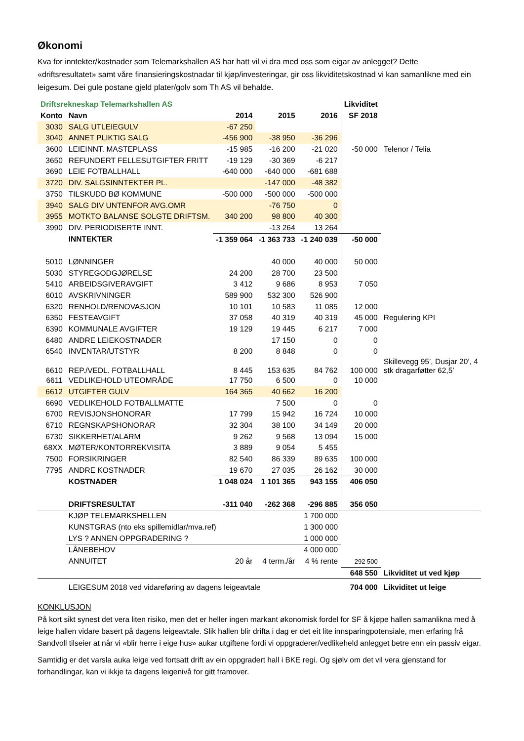Økonomi
Kva for inntekter/kostnader som Telemarkshallen AS har hatt vil vi dra med oss som eigar av anlegget? Dette «driftsresultatet» samt våre finansieringskostnadar til kjøp/investeringar, gir oss likviditetskostnad vi kan samanlikne med ein leigesum. Dei gule postane gjeld plater/golv som Th AS vil behalde.
| Driftsrekneskap Telemarkshallen AS | | | | | Likviditet | |
| Konto | Navn | 2014 | 2015 | 2016 | SF 2018 | |
| 3030 | SALG UTLEIEGULV | -67 250 | | | | |
| 3040 | ANNET PLIKTIG SALG | -456 900 | -38 950 | -36 296 | | |
| 3600 | LEIEINNT. MASTEPLASS | -15 985 | -16 200 | -21 020 | -50 000 | Telenor / Telia |
| 3650 | REFUNDERT FELLESUTGIFTER FRITT | -19 129 | -30 369 | -6 217 | | |
| 3690 | LEIE FOTBALLHALL | -640 000 | -640 000 | -681 688 | | |
| 3720 | DIV. SALGSINNTEKTER PL. | | -147 000 | -48 382 | | |
| 3750 | TILSKUDD BØ KOMMUNE | -500 000 | -500 000 | -500 000 | | |
| 3940 | SALG DIV UNTENFOR AVG.OMR | | -76 750 | 0 | | |
| 3955 | MOTKTO BALANSE SOLGTE DRIFTSM. | 340 200 | 98 800 | 40 300 | | |
| 3990 | DIV. PERIODISERTE INNT. | | -13 264 | 13 264 | | |
| | INNTEKTER | -1 359 064 | -1 363 733 | -1 240 039 | -50 000 | |
| 5010 | LØNNINGER | | 40 000 | 40 000 | 50 000 | |
| 5030 | STYREGODGJØRELSE | 24 200 | 28 700 | 23 500 | | |
| 5410 | ARBEIDSGIVERAVGIFT | 3 412 | 9 686 | 8 953 | 7 050 | |
| 6010 | AVSKRIVNINGER | 589 900 | 532 300 | 526 900 | | |
| 6320 | RENHOLD/RENOVASJON | 10 101 | 10 583 | 11 085 | 12 000 | |
| 6350 | FESTEAVGIFT | 37 058 | 40 319 | 40 319 | 45 000 | Regulering KPI |
| 6390 | KOMMUNALE AVGIFTER | 19 129 | 19 445 | 6 217 | 7 000 | |
| 6480 | ANDRE LEIEKOSTNADER | | 17 150 | 0 | 0 | |
| 6540 | INVENTAR/UTSTYR | 8 200 | 8 848 | 0 | 0 | |
| 6610 | REP./VEDL. FOTBALLHALL | 8 445 | 153 635 | 84 762 | 100 000 | Skillevegg 95’, Dusjar 20’, 4 stk dragarføtter 62,5’ |
| 6611 | VEDLIKEHOLD UTEOMRÅDE | 17 750 | 6 500 | 0 | 10 000 | |
| 6612 | UTGIFTER GULV | 164 365 | 40 662 | 16 200 | | |
| 6690 | VEDLIKEHOLD FOTBALLMATTE | | 7 500 | 0 | 0 | |
| 6700 | REVISJONSHONORAR | 17 799 | 15 942 | 16 724 | 10 000 | |
| 6710 | REGNSKAPSHONORAR | 32 304 | 38 100 | 34 149 | 20 000 | |
| 6730 | SIKKERHET/ALARM | 9 262 | 9 568 | 13 094 | 15 000 | |
| 68XX | MØTER/KONTORREKVISITA | 3 889 | 9 054 | 5 455 | | |
| 7500 | FORSIKRINGER | 82 540 | 86 339 | 89 635 | 100 000 | |
| 7795 | ANDRE KOSTNADER | 19 670 | 27 035 | 26 162 | 30 000 | |
| | KOSTNADER | 1 048 024 | 1 101 365 | 943 155 | 406 050 | |
| | DRIFTSRESULTAT | -311 040 | -262 368 | -296 885 | 356 050 | |
| | KJØP TELEMARKSHELLEN | | | 1 700 000 | | |
| | KUNSTGRAS (nto eks spillemidlar/mva.ref) | | | 1 300 000 | | |
| | LYS ? ANNEN OPPGRADERING ? | | | 1 000 000 | | |
| | LÅNEBEHOV | | | 4 000 000 | | |
| | ANNUITET | 20 år | 4 term./år | 4 % rente | 292 500 | |
| | | | | | 648 550 | Likviditet ut ved kjøp |
| | LEIGESUM 2018 ved vidareføring av dagens leigeavtale | | | | 704 000 | Likviditet ut leige |
KONKLUSJON
På kort sikt synest det vera liten risiko, men det er heller ingen markant økonomisk fordel for SF å kjøpe hallen samanlikna med å leige hallen vidare basert på dagens leigeavtale. Slik hallen blir drifta i dag er det eit lite innsparingpotensiale, men erfaring frå Sandvoll tilseier at når vi «blir herre i eige hus» aukar utgiftene fordi vi oppgraderer/vedlikeheld anlegget betre enn ein passiv eigar.
Samtidig er det varsla auka leige ved fortsatt drift av ein oppgradert hall i BKE regi. Og sjølv om det vil vera gjenstand for forhandlingar, kan vi ikkje ta dagens leigenivå for gitt framover.